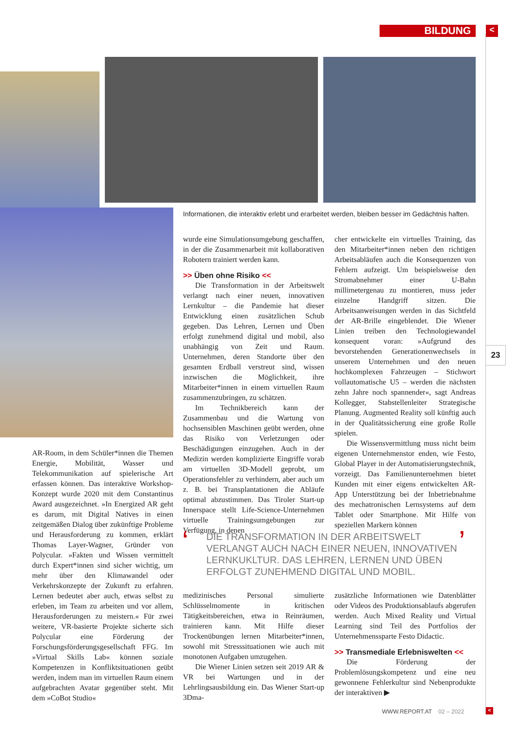BILDUNG <
Informationen, die interaktiv erlebt und erarbeitet werden, bleiben besser im Gedächtnis haften.
wurde eine Simulationsumgebung geschaffen, in der die Zusammenarbeit mit kollaborativen Robotern trainiert werden kann.
>> Üben ohne Risiko <<
Die Transformation in der Arbeitswelt verlangt nach einer neuen, innovativen Lernkultur – die Pandemie hat dieser Entwicklung einen zusätzlichen Schub gegeben. Das Lehren, Lernen und Üben erfolgt zunehmend digital und mobil, also unabhängig von Zeit und Raum. Unternehmen, deren Standorte über den gesamten Erdball verstreut sind, wissen inzwischen die Möglichkeit, ihre Mitarbeiter*innen in einem virtuellen Raum zusammenzubringen, zu schätzen.
Im Technikbereich kann der Zusammenbau und die Wartung von hochsensiblen Maschinen geübt werden, ohne das Risiko von Verletzungen oder Beschädigungen einzugehen. Auch in der Medizin werden komplizierte Eingriffe vorab am virtuellen 3D-Modell geprobt, um Operationsfehler zu verhindern, aber auch um z. B. bei Transplantationen die Abläufe optimal abzustimmen. Das Tiroler Start-up Innerspace stellt Life-Science-Unternehmen virtuelle Trainingsumgebungen zur Verfügung, in denen
cher entwickelte ein virtuelles Training, das den Mitarbeiter*innen neben den richtigen Arbeitsabläufen auch die Konsequenzen von Fehlern aufzeigt. Um beispielsweise den Stromabnehmer einer U-Bahn millimetergenau zu montieren, muss jeder einzelne Handgriff sitzen. Die Arbeitsanweisungen werden in das Sichtfeld der AR-Brille eingeblendet. Die Wiener Linien treiben den Technologiewandel konsequent voran: »Aufgrund des bevorstehenden Generationenwechsels in unserem Unternehmen und den neuen hochkomplexen Fahrzeugen – Stichwort vollautomatische U5 – werden die nächsten zehn Jahre noch spannender«, sagt Andreas Kollegger, Stabstellenleiter Strategische Planung. Augmented Reality soll künftig auch in der Qualitätssicherung eine große Rolle spielen.
Die Wissensvermittlung muss nicht beim eigenen Unternehmenstor enden, wie Festo, Global Player in der Automatisierungstechnik, vorzeigt. Das Familienunternehmen bietet Kunden mit einer eigens entwickelten AR-App Unterstützung bei der Inbetriebnahme des mechatronischen Lernsystems auf dem Tablet oder Smartphone. Mit Hilfe von speziellen Markern können
23
AR-Room, in dem Schüler*innen die Themen Energie, Mobilität, Wasser und Telekommunikation auf spielerische Art erfassen können. Das interaktive Workshop-Konzept wurde 2020 mit dem Constantinus Award ausgezeichnet. »In Energized AR geht es darum, mit Digital Natives in einen zeitgemäßen Dialog über zukünftige Probleme und Herausforderung zu kommen, erklärt Thomas Layer-Wagner, Gründer von Polycular. »Fakten und Wissen vermittelt durch Expert*innen sind sicher wichtig, um mehr über den Klimawandel oder Verkehrskonzepte der Zukunft zu erfahren. Lernen bedeutet aber auch, etwas selbst zu erleben, im Team zu arbeiten und vor allem, Herausforderungen zu meistern.« Für zwei weitere, VR-basierte Projekte sicherte sich Polycular eine Förderung der Forschungsförderungsgesellschaft FFG. Im »Virtual Skills Lab« können soziale Kompetenzen in Konfliktsituationen geübt werden, indem man im virtuellen Raum einem aufgebrachten Avatar gegenüber steht. Mit dem »CoBot Studio«
‘DIE TRANSFORMATION IN DER ARBEITSWELT VERLANGT AUCH NACH EINER NEUEN, INNOVATIVEN LERNKUKLTUR. DAS LEHREN, LERNEN UND ÜBEN ERFOLGT ZUNEHMEND DIGITAL UND MOBIL.’
medizinisches Personal simulierte Schlüsselmomente in kritischen Tätigkeitsbereichen, etwa in Reinräumen, trainieren kann. Mit Hilfe dieser Trockenübungen lernen Mitarbeiter*innen, sowohl mit Stresssituationen wie auch mit monotonen Aufgaben umzugehen.
Die Wiener Linien setzen seit 2019 AR & VR bei Wartungen und in der Lehrlingsausbildung ein. Das Wiener Start-up 3Dma-
zusätzliche Informationen wie Datenblätter oder Videos des Produktionsablaufs abgerufen werden. Auch Mixed Reality und Virtual Learning sind Teil des Portfolios der Unternehmenssparte Festo Didactic.
>> Transmediale Erlebniswelten <<
Die Förderung der Problemlösungskompetenz und eine neu gewonnene Fehlerkultur sind Nebenprodukte der interaktiven ▶
WWW.REPORT.AT 02 – 2022 <